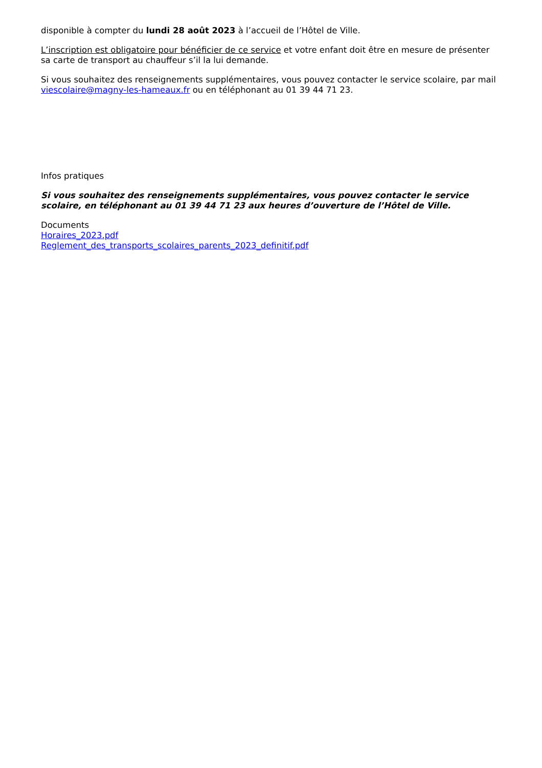disponible à compter du lundi 28 août 2023 à l’accueil de l’Hôtel de Ville.
L’inscription est obligatoire pour bénéficier de ce service et votre enfant doit être en mesure de présenter sa carte de transport au chauffeur s’il la lui demande.
Si vous souhaitez des renseignements supplémentaires, vous pouvez contacter le service scolaire, par mail viescolaire@magny-les-hameaux.fr ou en téléphonant au 01 39 44 71 23.
Infos pratiques
Si vous souhaitez des renseignements supplémentaires, vous pouvez contacter le service scolaire, en téléphonant au 01 39 44 71 23 aux heures d’ouverture de l’Hôtel de Ville.
Documents
Horaires_2023.pdf
Reglement_des_transports_scolaires_parents_2023_definitif.pdf